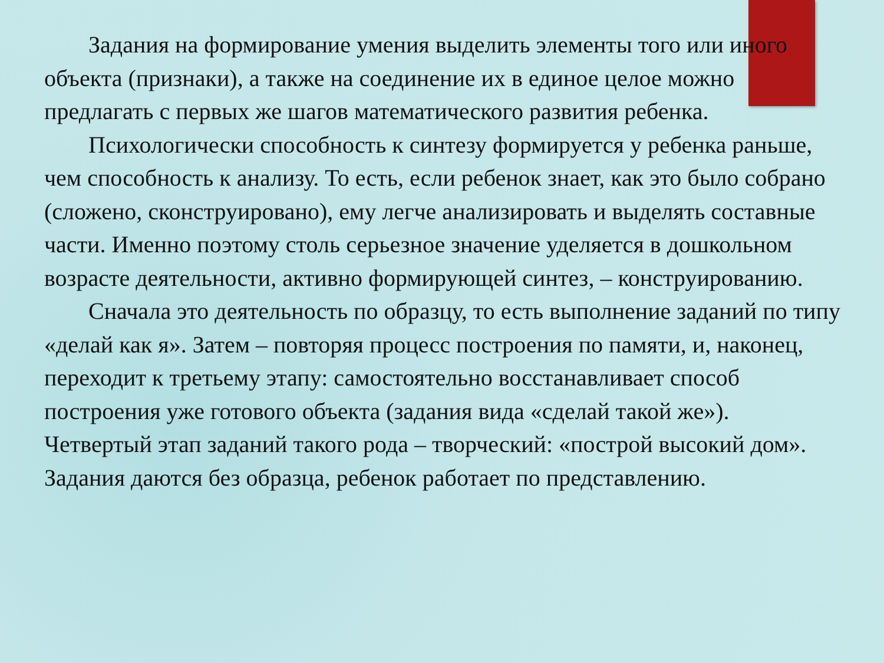Задания на формирование умения выделить элементы того или иного объекта (признаки), а также на соединение их в единое целое можно предлагать с первых же шагов математического развития ребенка.
Психологически способность к синтезу формируется у ребенка раньше, чем способность к анализу. То есть, если ребенок знает, как это было собрано (сложено, сконструировано), ему легче анализировать и выделять составные части. Именно поэтому столь серьезное значение уделяется в дошкольном возрасте деятельности, активно формирующей синтез, – конструированию.
Сначала это деятельность по образцу, то есть выполнение заданий по типу «делай как я». Затем – повторяя процесс построения по памяти, и, наконец, переходит к третьему этапу: самостоятельно восстанавливает способ построения уже готового объекта (задания вида «сделай такой же»). Четвертый этап заданий такого рода – творческий: «построй высокий дом». Задания даются без образца, ребенок работает по представлению.